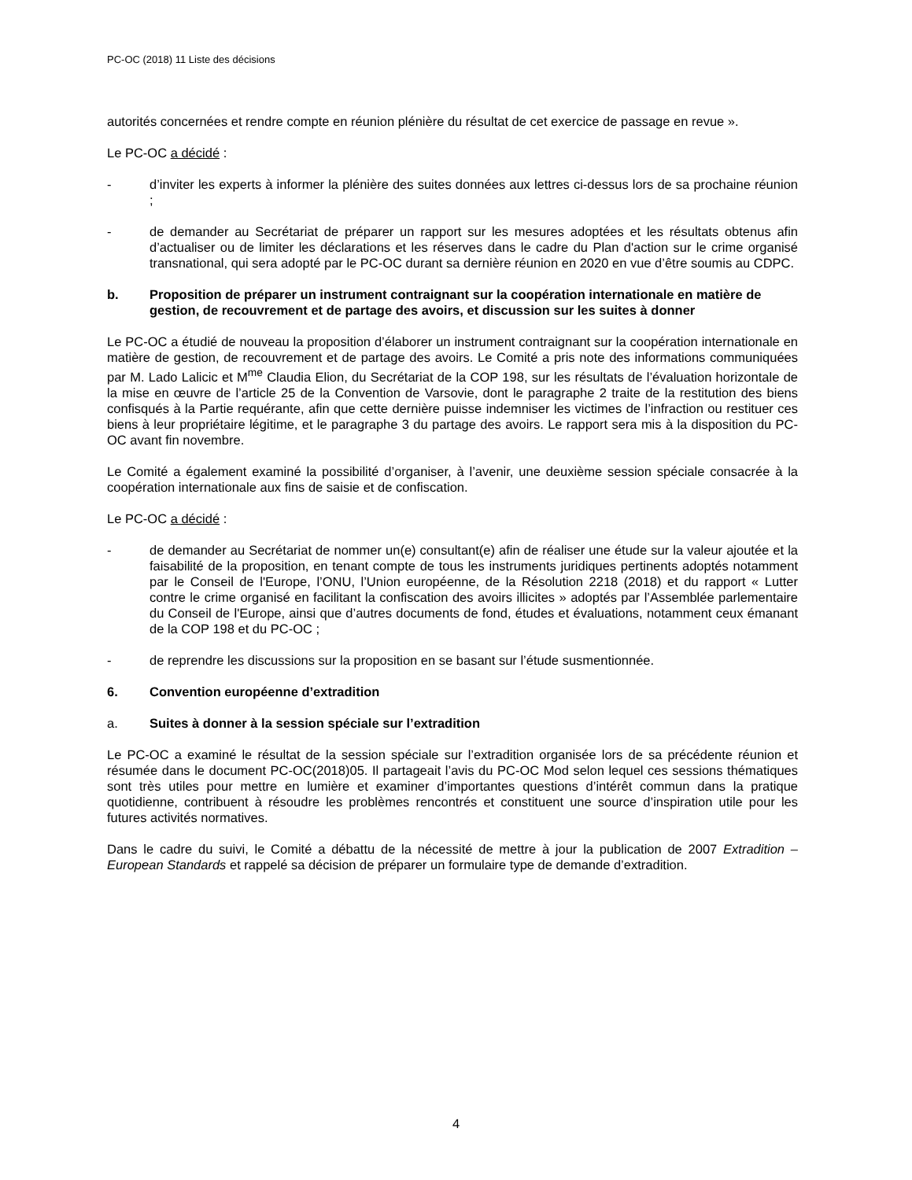PC-OC (2018) 11 Liste des décisions
autorités concernées et rendre compte en réunion plénière du résultat de cet exercice de passage en revue ».
Le PC-OC a décidé :
- d’inviter les experts à informer la plénière des suites données aux lettres ci-dessus lors de sa prochaine réunion ;
- de demander au Secrétariat de préparer un rapport sur les mesures adoptées et les résultats obtenus afin d’actualiser ou de limiter les déclarations et les réserves dans le cadre du Plan d'action sur le crime organisé transnational, qui sera adopté par le PC-OC durant sa dernière réunion en 2020 en vue d’être soumis au CDPC.
b. Proposition de préparer un instrument contraignant sur la coopération internationale en matière de gestion, de recouvrement et de partage des avoirs, et discussion sur les suites à donner
Le PC-OC a étudié de nouveau la proposition d’élaborer un instrument contraignant sur la coopération internationale en matière de gestion, de recouvrement et de partage des avoirs. Le Comité a pris note des informations communiquées par M. Lado Lalicic et M<sup>me</sup> Claudia Elion, du Secrétariat de la COP 198, sur les résultats de l’évaluation horizontale de la mise en œuvre de l’article 25 de la Convention de Varsovie, dont le paragraphe 2 traite de la restitution des biens confisqués à la Partie requérante, afin que cette dernière puisse indemniser les victimes de l’infraction ou restituer ces biens à leur propriétaire légitime, et le paragraphe 3 du partage des avoirs. Le rapport sera mis à la disposition du PC-OC avant fin novembre.
Le Comité a également examiné la possibilité d’organiser, à l’avenir, une deuxième session spéciale consacrée à la coopération internationale aux fins de saisie et de confiscation.
Le PC-OC a décidé :
- de demander au Secrétariat de nommer un(e) consultant(e) afin de réaliser une étude sur la valeur ajoutée et la faisabilité de la proposition, en tenant compte de tous les instruments juridiques pertinents adoptés notamment par le Conseil de l'Europe, l’ONU, l’Union européenne, de la Résolution 2218 (2018) et du rapport « Lutter contre le crime organisé en facilitant la confiscation des avoirs illicites » adoptés par l’Assemblée parlementaire du Conseil de l'Europe, ainsi que d’autres documents de fond, études et évaluations, notamment ceux émanant de la COP 198 et du PC-OC ;
- de reprendre les discussions sur la proposition en se basant sur l’étude susmentionnée.
6. Convention européenne d’extradition
a. Suites à donner à la session spéciale sur l’extradition
Le PC-OC a examiné le résultat de la session spéciale sur l’extradition organisée lors de sa précédente réunion et résumée dans le document PC-OC(2018)05. Il partageait l’avis du PC-OC Mod selon lequel ces sessions thématiques sont très utiles pour mettre en lumière et examiner d’importantes questions d’intérêt commun dans la pratique quotidienne, contribuent à résoudre les problèmes rencontrés et constituent une source d’inspiration utile pour les futures activités normatives.
Dans le cadre du suivi, le Comité a débattu de la nécessité de mettre à jour la publication de 2007 Extradition – European Standards et rappelé sa décision de préparer un formulaire type de demande d’extradition.
4